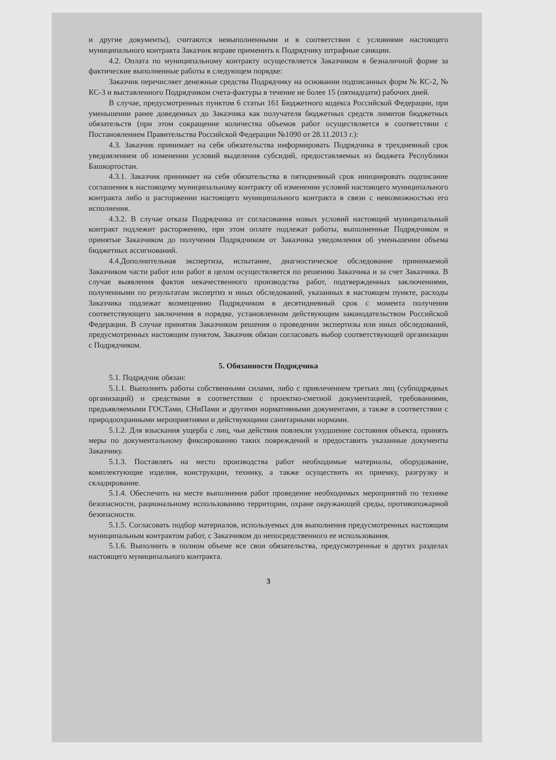и другие документы), считаются невыполненными и в соответствии с условиями настоящего муниципального контракта Заказчик вправе применить к Подрядчику штрафные санкции.
4.2. Оплата по муниципальному контракту осуществляется Заказчиком в безналичной форме за фактические выполненные работы в следующем порядке:
Заказчик перечисляет денежные средства Подрядчику на основании подписанных форм № КС-2, № КС-3 и выставленного Подрядчиком счета-фактуры в течение не более 15 (пятнадцати) рабочих дней.
В случае, предусмотренных пунктом 6 статьи 161 Бюджетного кодекса Российской Федерации, при уменьшении ранее доведенных до Заказчика как получателя бюджетных средств лимитов бюджетных обязательств (при этом сокращение количества объемов работ осуществляется в соответствии с Постановлением Правительства Российской Федерации №1090 от 28.11.2013 г.):
4.3. Заказчик принимает на себя обязательства информировать Подрядчика в трехдневный срок уведомлением об изменении условий выделения субсидий, предоставляемых из бюджета Республики Башкортостан.
4.3.1. Заказчик принимает на себя обязательства в пятидневный срок инициировать подписание соглашения к настоящему муниципальному контракту об изменении условий настоящего муниципального контракта либо о расторжении настоящего муниципального контракта в связи с невозможностью его исполнения.
4.3.2. В случае отказа Подрядчика от согласования новых условий настоящий муниципальный контракт подлежит расторжению, при этом оплате подлежат работы, выполненные Подрядчиком и принятые Заказчиком до получения Подрядчиком от Заказчика уведомления об уменьшении объема бюджетных ассигнований.
4.4.Дополнительная экспертиза, испытание, диагностическое обследование принимаемой Заказчиком части работ или работ в целом осуществляется по решению Заказчика и за счет Заказчика. В случае выявления фактов некачественного производства работ, подтвержденных заключениями, полученными по результатам экспертиз и иных обследований, указанных в настоящем пункте, расходы Заказчика подлежат возмещению Подрядчиком в десятидневный срок с момента получения соответствующего заключения в порядке, установленном действующим законодательством Российской Федерации. В случае принятия Заказчиком решения о проведении экспертизы или иных обследований, предусмотренных настоящим пунктом, Заказчик обязан согласовать выбор соответствующей организации с Подрядчиком.
5. Обязанности Подрядчика
5.1. Подрядчик обязан:
5.1.1. Выполнить работы собственными силами, либо с привлечением третьих лиц (субподрядных организаций) и средствами в соответствии с проектно-сметной документацией, требованиями, предъявляемыми ГОСТами, СНиПами и другими нормативными документами, а также в соответствии с природоохранными мероприятиями и действующими санитарными нормами.
5.1.2. Для взыскания ущерба с лиц, чьи действия повлекли ухудшение состояния объекта, принять меры по документальному фиксированию таких повреждений и предоставить указанные документы Заказчику.
5.1.3. Поставлять на место производства работ необходимые материалы, оборудование, комплектующие изделия, конструкции, технику, а также осуществить их приемку, разгрузку и складирование.
5.1.4. Обеспечить на месте выполнения работ проведение необходимых мероприятий по технике безопасности, рациональному использованию территории, охране окружающей среды, противопожарной безопасности.
5.1.5. Согласовать подбор материалов, используемых для выполнения предусмотренных настоящим муниципальным контрактом работ, с Заказчиком до непосредственного ее использования.
5.1.6. Выполнить в полном объеме все свои обязательства, предусмотренные в других разделах настоящего муниципального контракта.
3